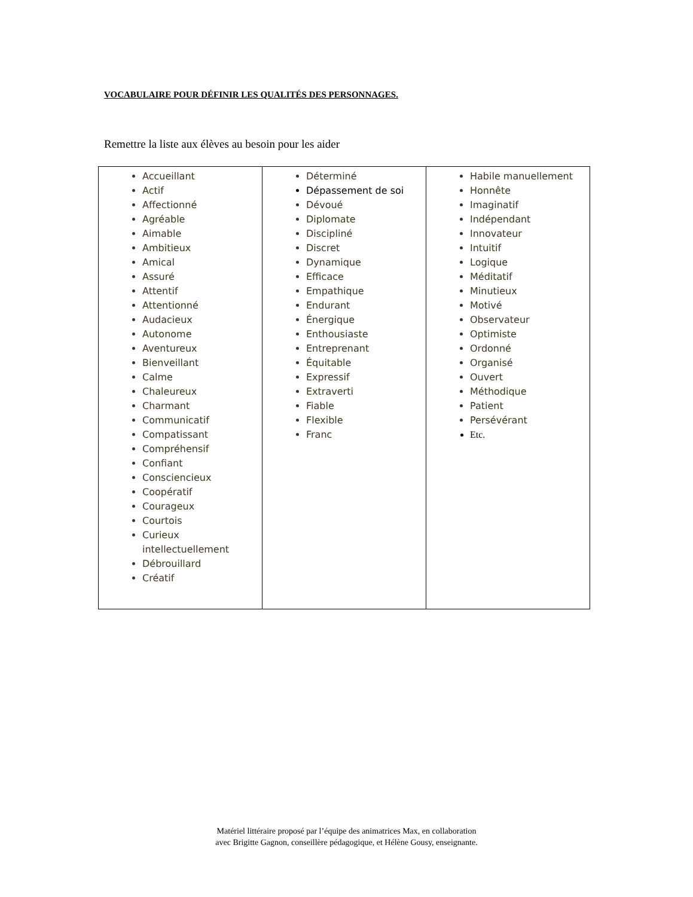VOCABULAIRE POUR DÉFINIR LES QUALITÉS DES PERSONNAGES.
Remettre la liste aux élèves au besoin pour les aider
| Accueillant Actif Affectionné Agréable Aimable Ambitieux Amical Assuré Attentif Attentionné Audacieux Autonome Aventureux Bienveillant Calme Chaleureux Charmant Communicatif Compatissant Compréhensif Confiant Consciencieux Coopératif Courageux Courtois Curieux intellectuellement Débrouillard Créatif | Déterminé Dépassement de soi Dévoué Diplomate Discipliné Discret Dynamique Efficace Empathique Endurant Énergique Enthousiaste Entreprenant Équitable Expressif Extraverti Fiable Flexible Franc | Habile manuellement Honnête Imaginatif Indépendant Innovateur Intuitif Logique Méditatif Minutieux Motivé Observateur Optimiste Ordonné Organisé Ouvert Méthodique Patient Persévérant Etc. |
Matériel littéraire proposé par l’équipe des animatrices Max, en collaboration
avec Brigitte Gagnon, conseillère pédagogique, et Hélène Gousy, enseignante.